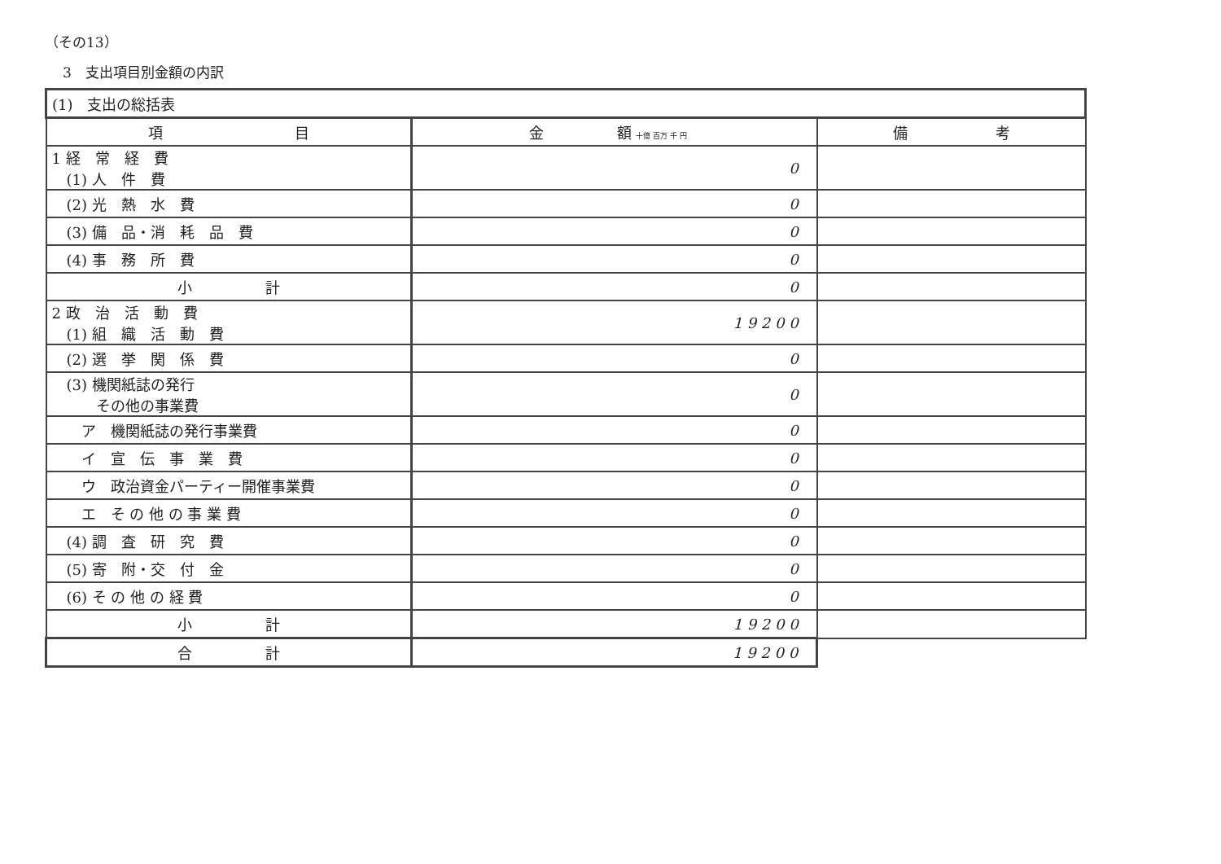（その13）
3　支出項目別金額の内訳
| (1) 支出の総括表 | | |
| 項 目 | 金 額 十億 百万 千 円 | 備 考 |
| 1 経 常 経 費 (1) 人 件 費 | 0 | |
| (2) 光 熱 水 費 | 0 | |
| (3) 備 品・消 耗 品 費 | 0 | |
| (4) 事 務 所 費 | 0 | |
| 小 計 | 0 | |
| 2 政 治 活 動 費 (1) 組 織 活 動 費 | 1 9 2 0 0 | |
| (2) 選 挙 関 係 費 | 0 | |
| (3) 機関紙誌の発行 その他の事業費 | 0 | |
| ア 機関紙誌の発行事業費 | 0 | |
| イ 宣 伝 事 業 費 | 0 | |
| ウ 政治資金パーティー開催事業費 | 0 | |
| エ そ の 他 の 事 業 費 | 0 | |
| (4) 調 査 研 究 費 | 0 | |
| (5) 寄 附・交 付 金 | 0 | |
| (6) そ の 他 の 経 費 | 0 | |
| 小 計 | 1 9 2 0 0 | |
| 合 計 | 1 9 2 0 0 | |